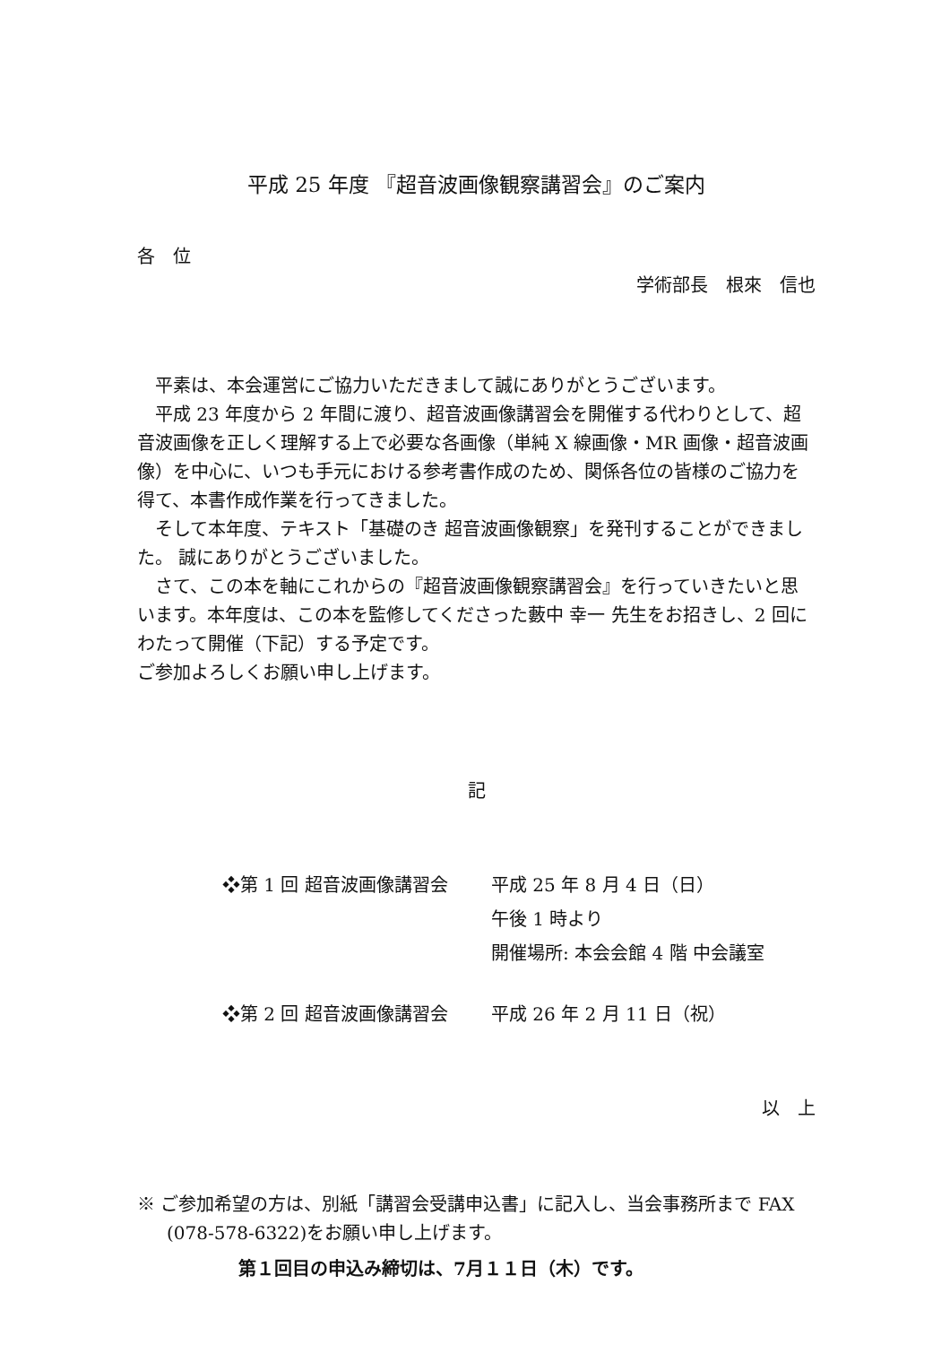平成 25 年度 『超音波画像観察講習会』のご案内
各　位
学術部長　根來　信也
平素は、本会運営にご協力いただきまして誠にありがとうございます。
平成 23 年度から 2 年間に渡り、超音波画像講習会を開催する代わりとして、超音波画像を正しく理解する上で必要な各画像（単純 X 線画像・MR 画像・超音波画像）を中心に、いつも手元における参考書作成のため、関係各位の皆様のご協力を得て、本書作成作業を行ってきました。
そして本年度、テキスト「基礎のき 超音波画像観察」を発刊することができました。 誠にありがとうございました。
さて、この本を軸にこれからの『超音波画像観察講習会』を行っていきたいと思います。本年度は、この本を監修してくださった藪中 幸一 先生をお招きし、2 回にわたって開催（下記）する予定です。
ご参加よろしくお願い申し上げます。
記
| ❖第 1 回 超音波画像講習会 | 平成 25 年 8 月 4 日（日） 午後 1 時より 開催場所: 本会会館 4 階 中会議室 |
| ❖第 2 回 超音波画像講習会 | 平成 26 年 2 月 11 日（祝） |
以　上
※ ご参加希望の方は、別紙「講習会受講申込書」に記入し、当会事務所まで FAX (078-578-6322)をお願い申し上げます。
第１回目の申込み締切は、7月１１日（木）です。